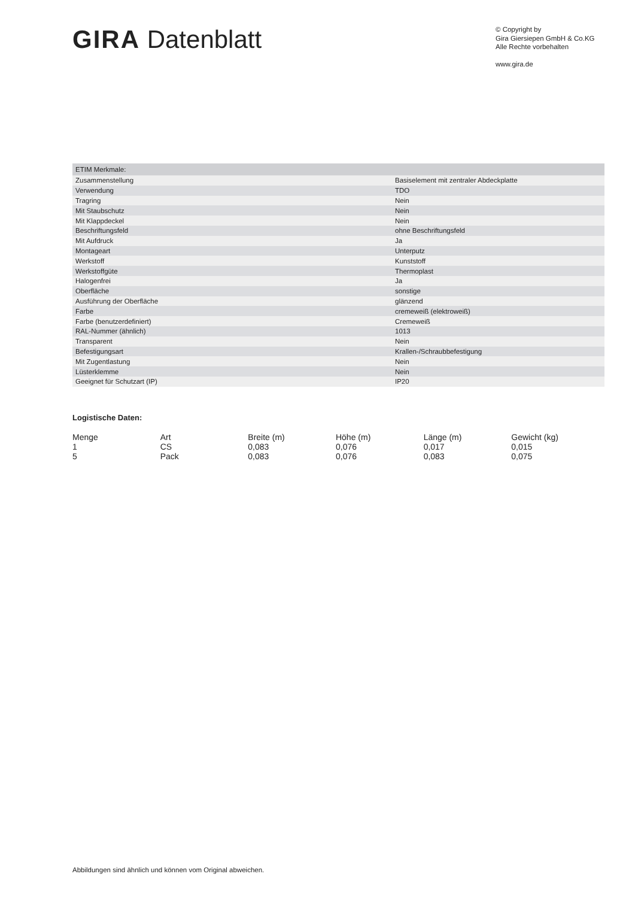GIRA Datenblatt
© Copyright by
Gira Giersiepen GmbH & Co.KG
Alle Rechte vorbehalten
www.gira.de
| ETIM Merkmale: | |
| Zusammenstellung | Basiselement mit zentraler Abdeckplatte |
| Verwendung | TDO |
| Tragring | Nein |
| Mit Staubschutz | Nein |
| Mit Klappdeckel | Nein |
| Beschriftungsfeld | ohne Beschriftungsfeld |
| Mit Aufdruck | Ja |
| Montageart | Unterputz |
| Werkstoff | Kunststoff |
| Werkstoffgüte | Thermoplast |
| Halogenfrei | Ja |
| Oberfläche | sonstige |
| Ausführung der Oberfläche | glänzend |
| Farbe | cremeweiß (elektroweiß) |
| Farbe (benutzerdefiniert) | Cremeweiß |
| RAL-Nummer (ähnlich) | 1013 |
| Transparent | Nein |
| Befestigungsart | Krallen-/Schraubbefestigung |
| Mit Zugentlastung | Nein |
| Lüsterklemme | Nein |
| Geeignet für Schutzart (IP) | IP20 |
Logistische Daten:
| Menge | Art | Breite (m) | Höhe (m) | Länge (m) | Gewicht (kg) |
| --- | --- | --- | --- | --- | --- |
| 1 | CS | 0,083 | 0,076 | 0,017 | 0,015 |
| 5 | Pack | 0,083 | 0,076 | 0,083 | 0,075 |
Abbildungen sind ähnlich und können vom Original abweichen.